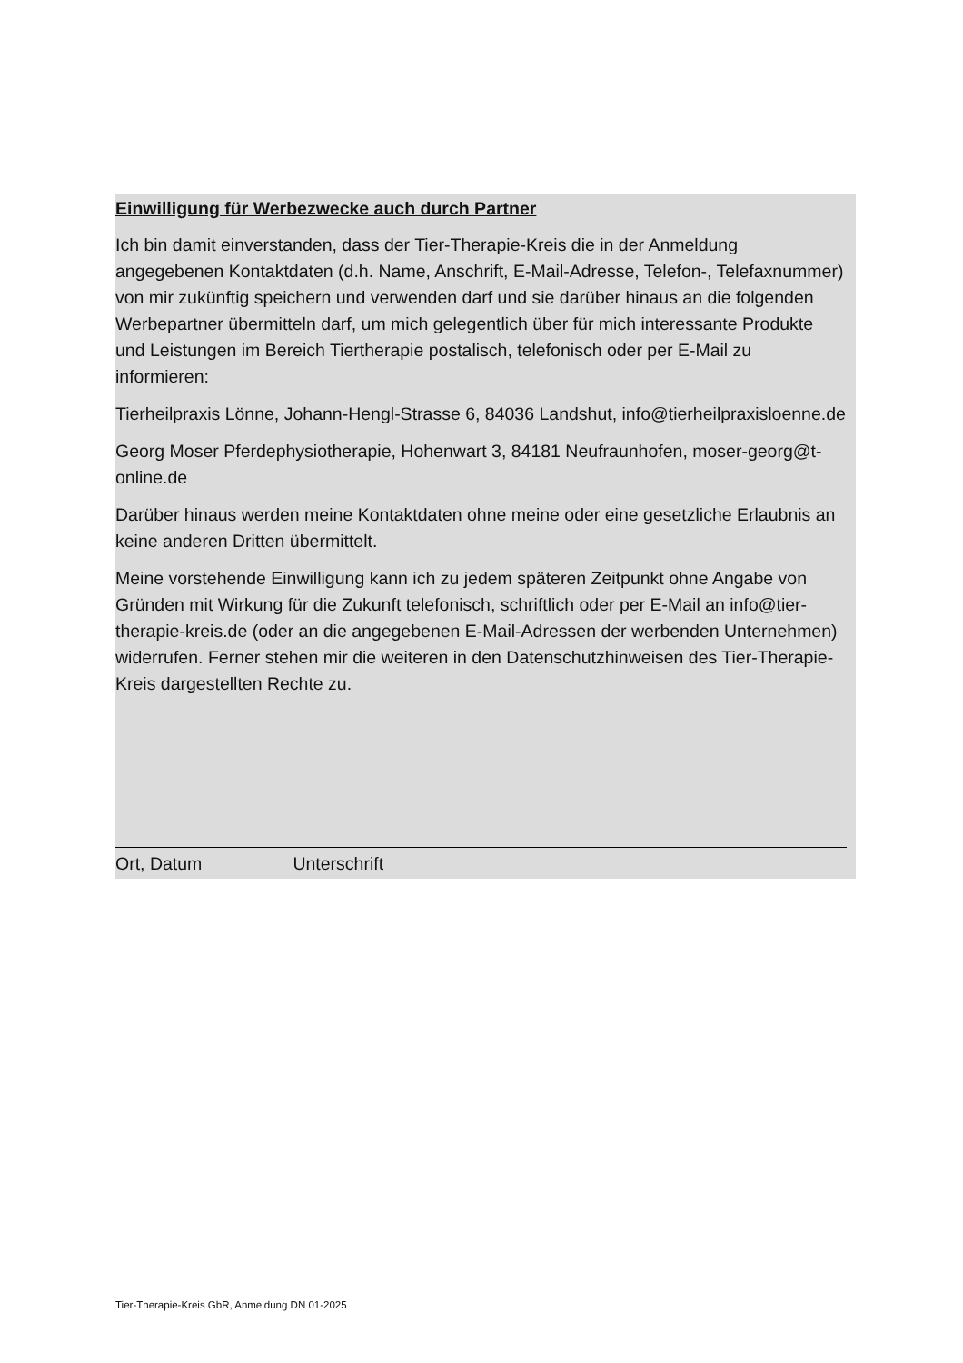Einwilligung für Werbezwecke auch durch Partner
Ich bin damit einverstanden, dass der Tier-Therapie-Kreis die in der Anmeldung angegebenen Kontaktdaten (d.h. Name, Anschrift, E-Mail-Adresse, Telefon-, Telefaxnummer) von mir zukünftig speichern und verwenden darf und sie darüber hinaus an die folgenden Werbepartner übermitteln darf, um mich gelegentlich über für mich interessante Produkte und Leistungen im Bereich Tiertherapie postalisch, telefonisch oder per E-Mail zu informieren:
Tierheilpraxis Lönne, Johann-Hengl-Strasse 6, 84036 Landshut, info@tierheilpraxisloenne.de
Georg Moser Pferdephysiotherapie, Hohenwart 3, 84181 Neufraunhofen, moser-georg@t-online.de
Darüber hinaus werden meine Kontaktdaten ohne meine oder eine gesetzliche Erlaubnis an keine anderen Dritten übermittelt.
Meine vorstehende Einwilligung kann ich zu jedem späteren Zeitpunkt ohne Angabe von Gründen mit Wirkung für die Zukunft telefonisch, schriftlich oder per E-Mail an info@tier-therapie-kreis.de (oder an die angegebenen E-Mail-Adressen der werbenden Unternehmen) widerrufen. Ferner stehen mir die weiteren in den Datenschutzhinweisen des Tier-Therapie-Kreis dargestellten Rechte zu.
Ort, Datum Unterschrift
Tier-Therapie-Kreis GbR, Anmeldung DN 01-2025